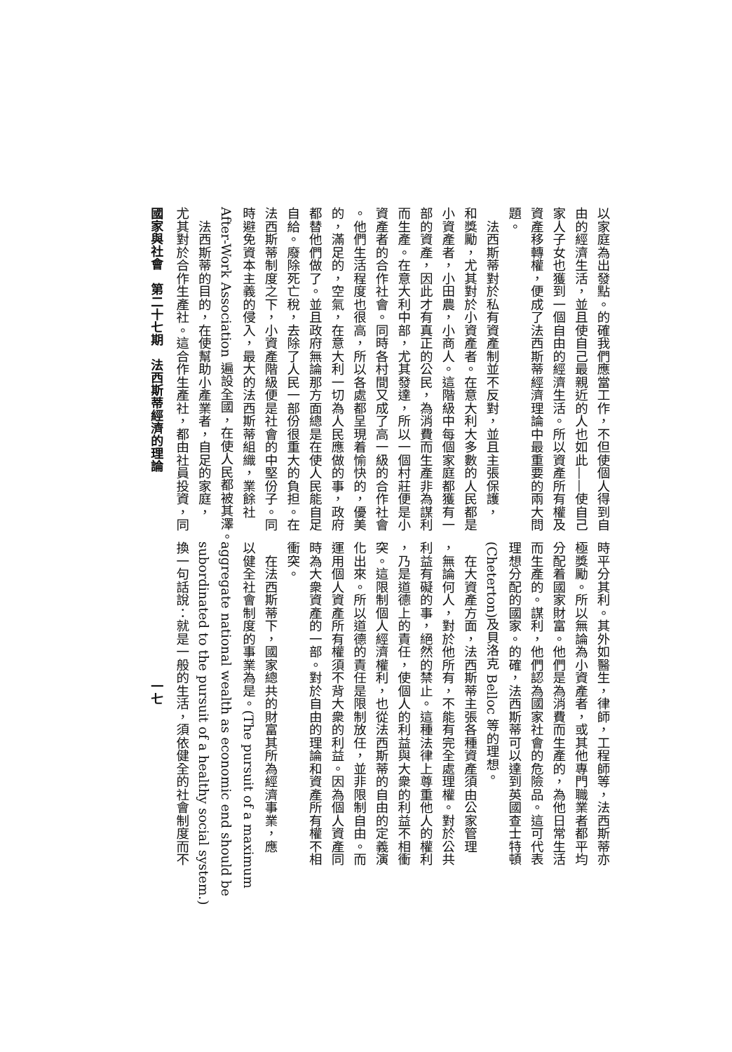以家庭為出發點。的確我們應當工作，不但使個人得到自
由的經濟生活，並且使自己最親近的人也如此——使自己
家人子女也獲到一個自由的經濟生活。所以資產所有權及
資產移轉權，便成了法西斯蒂經濟理論中最重要的兩大問
題。
　法西斯蒂對於私有資產制並不反對，並且主張保護，
和獎勵，尤其對於小資產者。在意大利大多數的人民都是
小資產者，小田農，小商人。這階級中每個家庭都獲有一
部的資產，因此才有真正的公民，為消費而生產非為謀利
而生產。在意大利中部，尤其發達，所以一個村莊便是小
資產者的合作社會。同時各村間又成了高一級的合作社會
。他們生活程度也很高，所以各處都呈現着愉快的，優美
的，滿足的，空氣，在意大利一切為人民應做的事，政府
都替他們做了。並且政府無論那方面總是在使人民能自足
自給。廢除死亡稅，去除了人民一部份很重大的負担。在
法西斯蒂制度之下，小資產階級便是社會的中堅份子。同
時避免資本主義的侵入，最大的法西斯蒂組織，業餘社
After-Work Association 遍設全國，在使人民都被其澤。
　法西斯蒂的目的，在使幫助小產業者，自足的家庭，
尤其對於合作生產社。這合作生產社，都由社員投資，同
時平分其利。其外如醫生，律師，工程師等，法西斯蒂亦
極獎勵。所以無論為小資產者，或其他專門職業者都平均
分配着國家財富。他們是為消費而生產的，為他日常生活
而生產的。謀利，他們認為國家社會的危險品。這可代表
理想分配的國家。的確，法西斯蒂可以達到英國查士特頓
(Cheterton)及貝洛克 Belloc 等的理想。
　在大資產方面，法西斯蒂主張各種資產須由公家管理
，無論何人，對於他所有，不能有完全處理權。對於公共
利益有礙的事，絕然的禁止。這種法律上尊重他人的權利
，乃是道德上的責任，使個人的利益與大衆的利益不相衝
突。這限制個人經濟權利，也從法西斯蒂的自由的定義演
化出來。所以道德的責任是限制放任，並非限制自由。而
運用個人資產所有權須不背大衆的利益。因為個人資產同
時為大衆資產的一部。對於自由的理論和資產所有權不相
衝突。
　在法西斯蒂下，國家總共的財富其所為經濟事業，應
以健全社會制度的事業為是。(The pursuit of a maximum
aggregate national wealth as economic end should be
subordinated to the pursuit of a healthy social system.)
換一句話說：就是一般的生活，須依健全的社會制度而不
國家與社會　第二十七期　法西斯蒂經濟的理論 一七